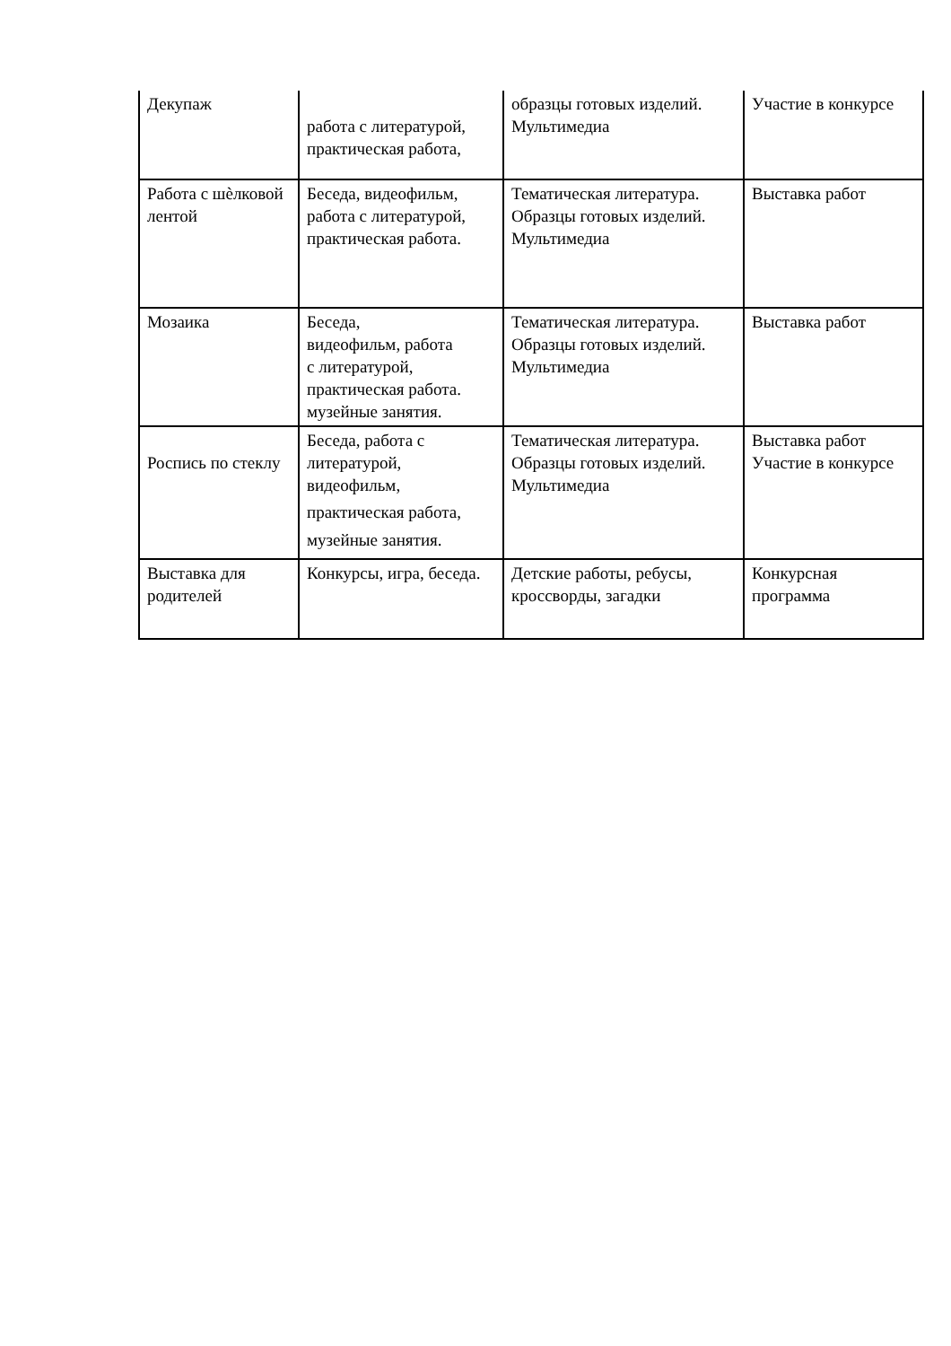| Декупаж | работа с литературой, практическая работа, | образцы готовых изделий. Мультимедиа | Участие в конкурсе |
| Работа с шѐлковой лентой | Беседа, видеофильм, работа с литературой, практическая работа. | Тематическая литература. Образцы готовых изделий. Мультимедиа | Выставка работ |
| Мозаика | Беседа, видеофильм, работа с литературой, практическая работа. музейные занятия. | Тематическая литература. Образцы готовых изделий. Мультимедиа | Выставка работ |
| Роспись по стеклу | Беседа, работа с литературой, видеофильм, практическая работа, музейные занятия. | Тематическая литература. Образцы готовых изделий. Мультимедиа | Выставка работ Участие в конкурсе |
| Выставка для родителей | Конкурсы, игра, беседа. | Детские работы, ребусы, кроссворды, загадки | Конкурсная программа |